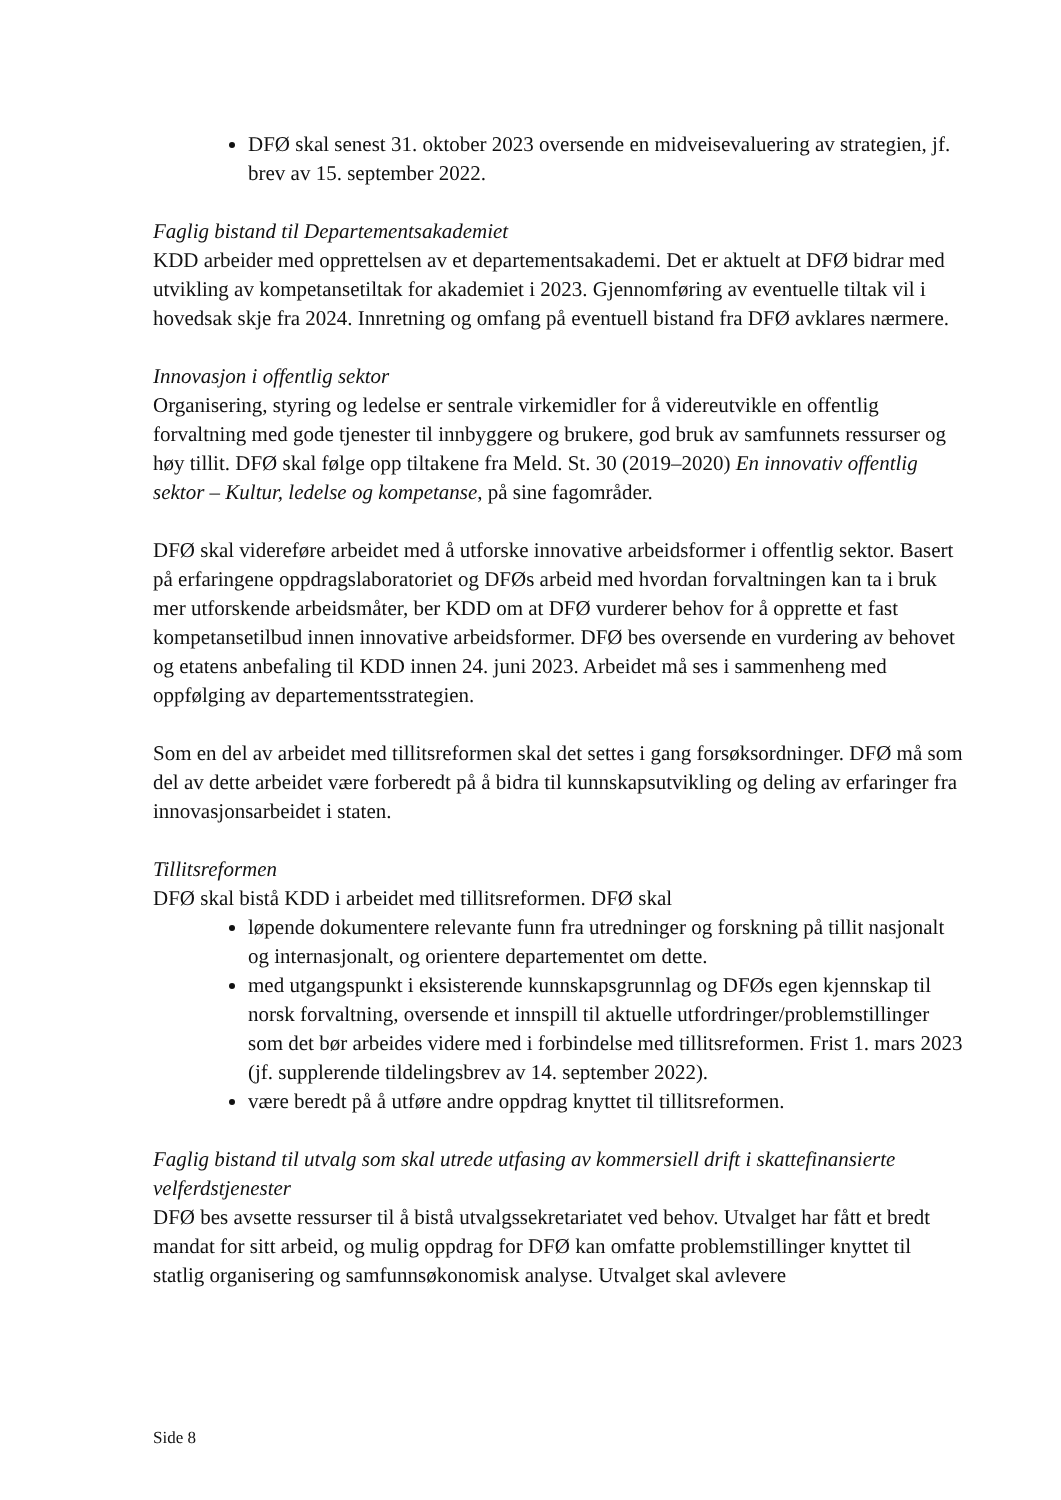DFØ skal senest 31. oktober 2023 oversende en midveisevaluering av strategien, jf. brev av 15. september 2022.
Faglig bistand til Departementsakademiet
KDD arbeider med opprettelsen av et departementsakademi. Det er aktuelt at DFØ bidrar med utvikling av kompetansetiltak for akademiet i 2023. Gjennomføring av eventuelle tiltak vil i hovedsak skje fra 2024. Innretning og omfang på eventuell bistand fra DFØ avklares nærmere.
Innovasjon i offentlig sektor
Organisering, styring og ledelse er sentrale virkemidler for å videreutvikle en offentlig forvaltning med gode tjenester til innbyggere og brukere, god bruk av samfunnets ressurser og høy tillit. DFØ skal følge opp tiltakene fra Meld. St. 30 (2019–2020) En innovativ offentlig sektor – Kultur, ledelse og kompetanse, på sine fagområder.
DFØ skal videreføre arbeidet med å utforske innovative arbeidsformer i offentlig sektor. Basert på erfaringene oppdragslaboratoriet og DFØs arbeid med hvordan forvaltningen kan ta i bruk mer utforskende arbeidsmåter, ber KDD om at DFØ vurderer behov for å opprette et fast kompetansetilbud innen innovative arbeidsformer. DFØ bes oversende en vurdering av behovet og etatens anbefaling til KDD innen 24. juni 2023. Arbeidet må ses i sammenheng med oppfølging av departementsstrategien.
Som en del av arbeidet med tillitsreformen skal det settes i gang forsøksordninger. DFØ må som del av dette arbeidet være forberedt på å bidra til kunnskapsutvikling og deling av erfaringer fra innovasjonsarbeidet i staten.
Tillitsreformen
DFØ skal bistå KDD i arbeidet med tillitsreformen. DFØ skal
løpende dokumentere relevante funn fra utredninger og forskning på tillit nasjonalt og internasjonalt, og orientere departementet om dette.
med utgangspunkt i eksisterende kunnskapsgrunnlag og DFØs egen kjennskap til norsk forvaltning, oversende et innspill til aktuelle utfordringer/problemstillinger som det bør arbeides videre med i forbindelse med tillitsreformen. Frist 1. mars 2023 (jf. supplerende tildelingsbrev av 14. september 2022).
være beredt på å utføre andre oppdrag knyttet til tillitsreformen.
Faglig bistand til utvalg som skal utrede utfasing av kommersiell drift i skattefinansierte velferdstjenester
DFØ bes avsette ressurser til å bistå utvalgssekretariatet ved behov. Utvalget har fått et bredt mandat for sitt arbeid, og mulig oppdrag for DFØ kan omfatte problemstillinger knyttet til statlig organisering og samfunnsøkonomisk analyse. Utvalget skal avlevere
Side 8